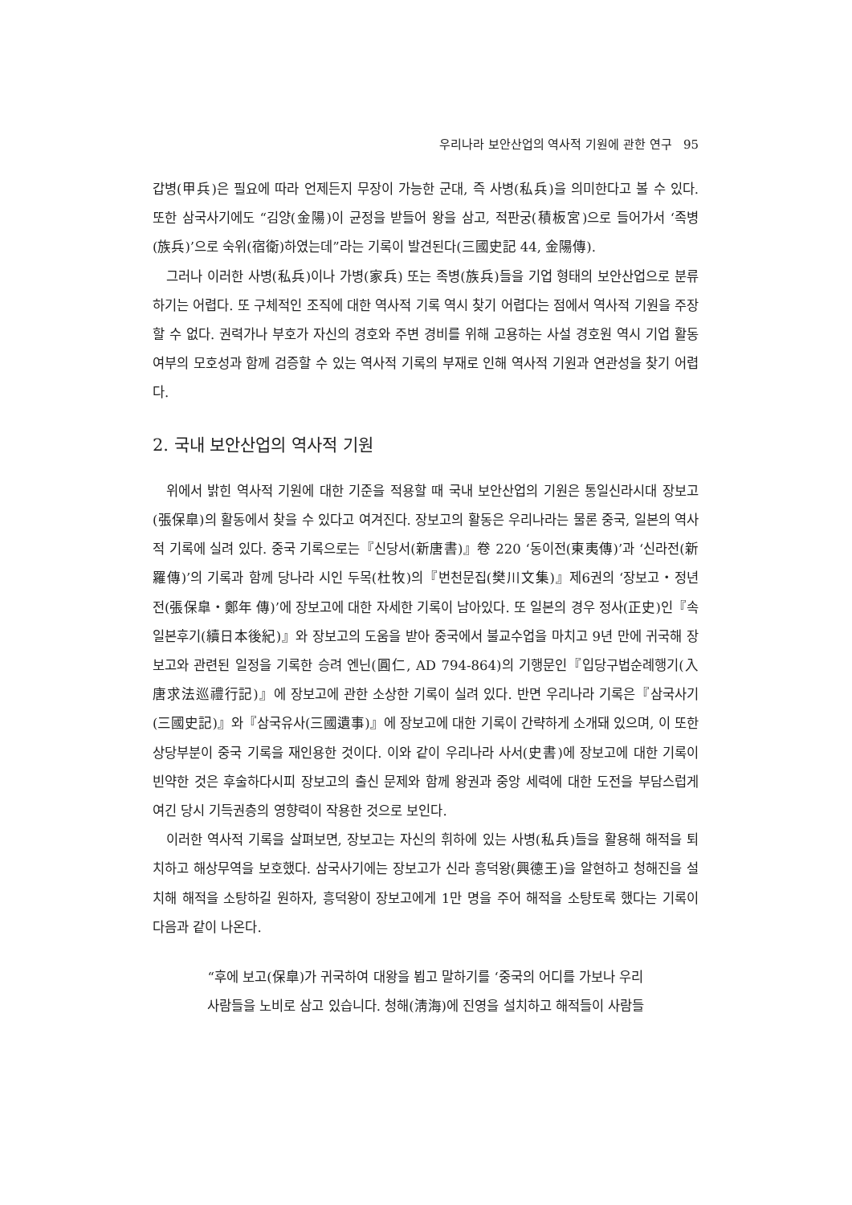우리나라 보안산업의 역사적 기원에 관한 연구 95
갑병(甲兵)은 필요에 따라 언제든지 무장이 가능한 군대, 즉 사병(私兵)을 의미한다고 볼 수 있다. 또한 삼국사기에도 “김양(金陽)이 균정을 받들어 왕을 삼고, 적판궁(積板宮)으로 들어가서 ‘족병(族兵)’으로 숙위(宿衛)하였는데”라는 기록이 발견된다(三國史記 44, 金陽傳).
그러나 이러한 사병(私兵)이나 가병(家兵) 또는 족병(族兵)들을 기업 형태의 보안산업으로 분류하기는 어렵다. 또 구체적인 조직에 대한 역사적 기록 역시 찾기 어렵다는 점에서 역사적 기원을 주장할 수 없다. 권력가나 부호가 자신의 경호와 주변 경비를 위해 고용하는 사설 경호원 역시 기업 활동 여부의 모호성과 함께 검증할 수 있는 역사적 기록의 부재로 인해 역사적 기원과 연관성을 찾기 어렵다.
2. 국내 보안산업의 역사적 기원
위에서 밝힌 역사적 기원에 대한 기준을 적용할 때 국내 보안산업의 기원은 통일신라시대 장보고(張保皐)의 활동에서 찾을 수 있다고 여겨진다. 장보고의 활동은 우리나라는 물론 중국, 일본의 역사적 기록에 실려 있다. 중국 기록으로는『신당서(新唐書)』卷 220 ‘동이전(東夷傳)’과 ‘신라전(新羅傳)’의 기록과 함께 당나라 시인 두목(杜牧)의『번천문집(樊川文集)』제6권의 ‘장보고・정년 전(張保皐・鄭年 傳)’에 장보고에 대한 자세한 기록이 남아있다. 또 일본의 경우 정사(正史)인『속일본후기(續日本後紀)』와 장보고의 도움을 받아 중국에서 불교수업을 마치고 9년 만에 귀국해 장보고와 관련된 일정을 기록한 승려 엔닌(圓仁, AD 794-864)의 기행문인『입당구법순례행기(入唐求法巡禮行記)』에 장보고에 관한 소상한 기록이 실려 있다. 반면 우리나라 기록은『삼국사기(三國史記)』와『삼국유사(三國遺事)』에 장보고에 대한 기록이 간략하게 소개돼 있으며, 이 또한 상당부분이 중국 기록을 재인용한 것이다. 이와 같이 우리나라 사서(史書)에 장보고에 대한 기록이 빈약한 것은 후술하다시피 장보고의 출신 문제와 함께 왕권과 중앙 세력에 대한 도전을 부담스럽게 여긴 당시 기득권층의 영향력이 작용한 것으로 보인다.
이러한 역사적 기록을 살펴보면, 장보고는 자신의 휘하에 있는 사병(私兵)들을 활용해 해적을 퇴치하고 해상무역을 보호했다. 삼국사기에는 장보고가 신라 흥덕왕(興德王)을 알현하고 청해진을 설치해 해적을 소탕하길 원하자, 흥덕왕이 장보고에게 1만 명을 주어 해적을 소탕토록 했다는 기록이 다음과 같이 나온다.
“후에 보고(保皐)가 귀국하여 대왕을 뵙고 말하기를 ‘중국의 어디를 가보나 우리
사람들을 노비로 삼고 있습니다. 청해(淸海)에 진영을 설치하고 해적들이 사람들